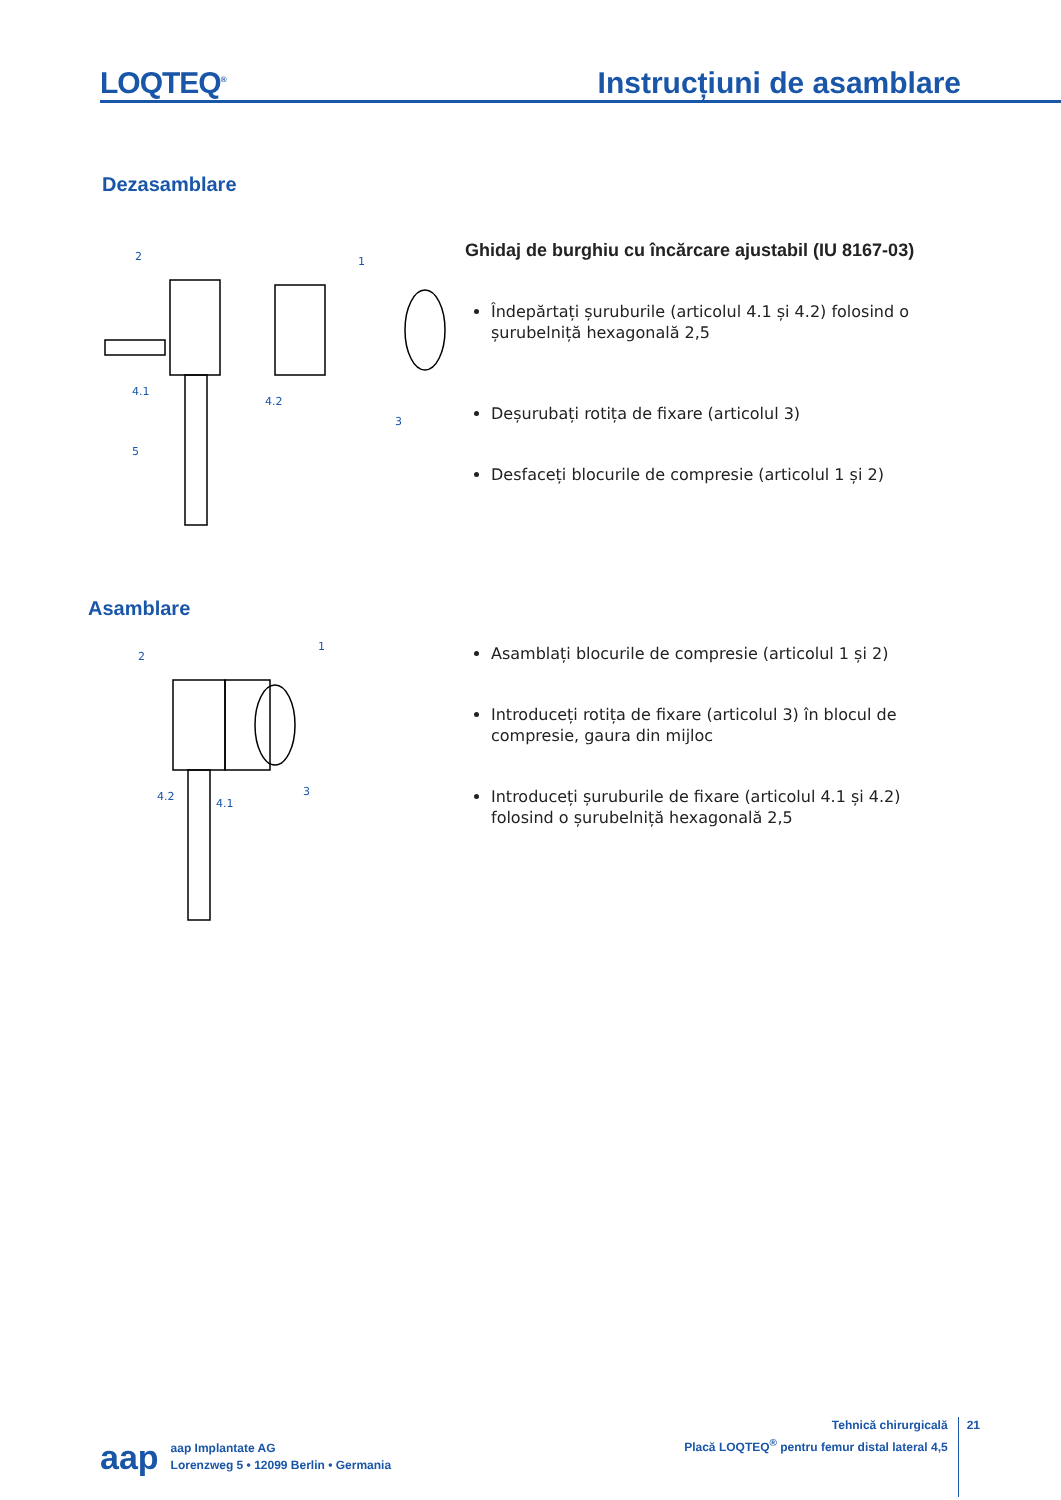LOQTEQ<sup>®</sup>
Instrucțiuni de asamblare
Dezasamblare
2
1
4.1
4.2
3
5
Ghidaj de burghiu cu încărcare ajustabil (IU 8167-03)
Îndepărtați șuruburile (articolul 4.1 și 4.2) folosind o șurubelniță hexagonală 2,5
Deșurubați rotița de fixare (articolul 3)
Desfaceți blocurile de compresie (articolul 1 și 2)
Asamblare
2
1
4.2
4.1
3
Asamblați blocurile de compresie (articolul 1 și 2)
Introduceți rotița de fixare (articolul 3) în blocul de compresie, gaura din mijloc
Introduceți șuruburile de fixare (articolul 4.1 și 4.2) folosind o șurubelniță hexagonală 2,5
aap
aap Implantate AG
Lorenzweg 5 • 12099 Berlin • Germania
Tehnică chirurgicală
Placă LOQTEQ<sup>®</sup> pentru femur distal lateral 4,5
21